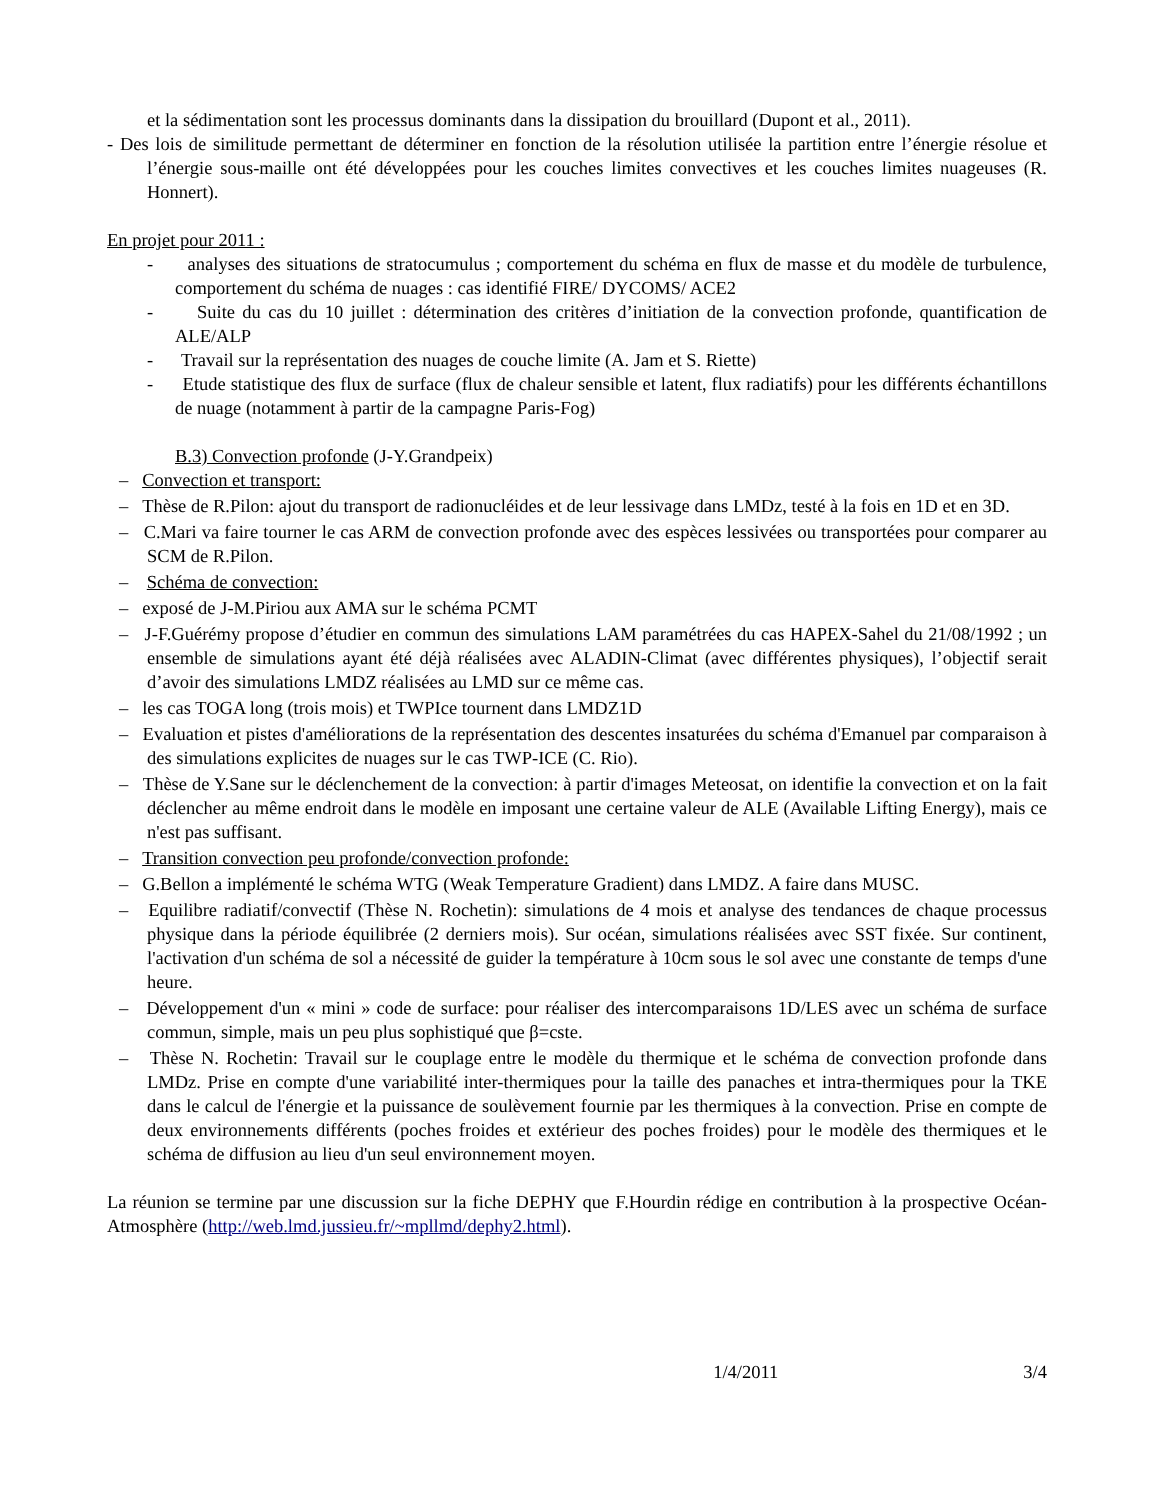et la sédimentation sont les processus dominants dans la dissipation du brouillard (Dupont et al., 2011).
- Des lois de similitude permettant de déterminer en fonction de la résolution utilisée la partition entre l’énergie résolue et l’énergie sous-maille ont été développées pour les couches limites convectives et les couches limites nuageuses (R. Honnert).
En projet pour 2011 :
- analyses des situations de stratocumulus ; comportement du schéma en flux de masse et du modèle de turbulence, comportement du schéma de nuages : cas identifié FIRE/ DYCOMS/ ACE2
- Suite du cas du 10 juillet : détermination des critères d’initiation de la convection profonde, quantification de ALE/ALP
- Travail sur la représentation des nuages de couche limite (A. Jam et S. Riette)
- Etude statistique des flux de surface (flux de chaleur sensible et latent, flux radiatifs) pour les différents échantillons de nuage (notamment à partir de la campagne Paris-Fog)
B.3) Convection profonde (J-Y.Grandpeix)
– Convection et transport:
– Thèse de R.Pilon: ajout du transport de radionucléides et de leur lessivage dans LMDz, testé à la fois en 1D et en 3D.
– C.Mari va faire tourner le cas ARM de convection profonde avec des espèces lessivées ou transportées pour comparer au SCM de R.Pilon.
– Schéma de convection:
– exposé de J-M.Piriou aux AMA sur le schéma PCMT
– J-F.Guérémy propose d’étudier en commun des simulations LAM paramétrées du cas HAPEX-Sahel du 21/08/1992 ; un ensemble de simulations ayant été déjà réalisées avec ALADIN-Climat (avec différentes physiques), l’objectif serait d’avoir des simulations LMDZ réalisées au LMD sur ce même cas.
– les cas TOGA long (trois mois) et TWPIce tournent dans LMDZ1D
– Evaluation et pistes d'améliorations de la représentation des descentes insaturées du schéma d'Emanuel par comparaison à des simulations explicites de nuages sur le cas TWP-ICE (C. Rio).
– Thèse de Y.Sane sur le déclenchement de la convection: à partir d'images Meteosat, on identifie la convection et on la fait déclencher au même endroit dans le modèle en imposant une certaine valeur de ALE (Available Lifting Energy), mais ce n'est pas suffisant.
– Transition convection peu profonde/convection profonde:
– G.Bellon a implémenté le schéma WTG (Weak Temperature Gradient) dans LMDZ. A faire dans MUSC.
– Equilibre radiatif/convectif (Thèse N. Rochetin): simulations de 4 mois et analyse des tendances de chaque processus physique dans la période équilibrée (2 derniers mois). Sur océan, simulations réalisées avec SST fixée. Sur continent, l'activation d'un schéma de sol a nécessité de guider la température à 10cm sous le sol avec une constante de temps d'une heure.
– Développement d'un « mini » code de surface: pour réaliser des intercomparaisons 1D/LES avec un schéma de surface commun, simple, mais un peu plus sophistiqué que β=cste.
– Thèse N. Rochetin: Travail sur le couplage entre le modèle du thermique et le schéma de convection profonde dans LMDz. Prise en compte d'une variabilité inter-thermiques pour la taille des panaches et intra-thermiques pour la TKE dans le calcul de l'énergie et la puissance de soulèvement fournie par les thermiques à la convection. Prise en compte de deux environnements différents (poches froides et extérieur des poches froides) pour le modèle des thermiques et le schéma de diffusion au lieu d'un seul environnement moyen.
La réunion se termine par une discussion sur la fiche DEPHY que F.Hourdin rédige en contribution à la prospective Océan-Atmosphère (http://web.lmd.jussieu.fr/~mpllmd/dephy2.html).
1/4/2011 3/4